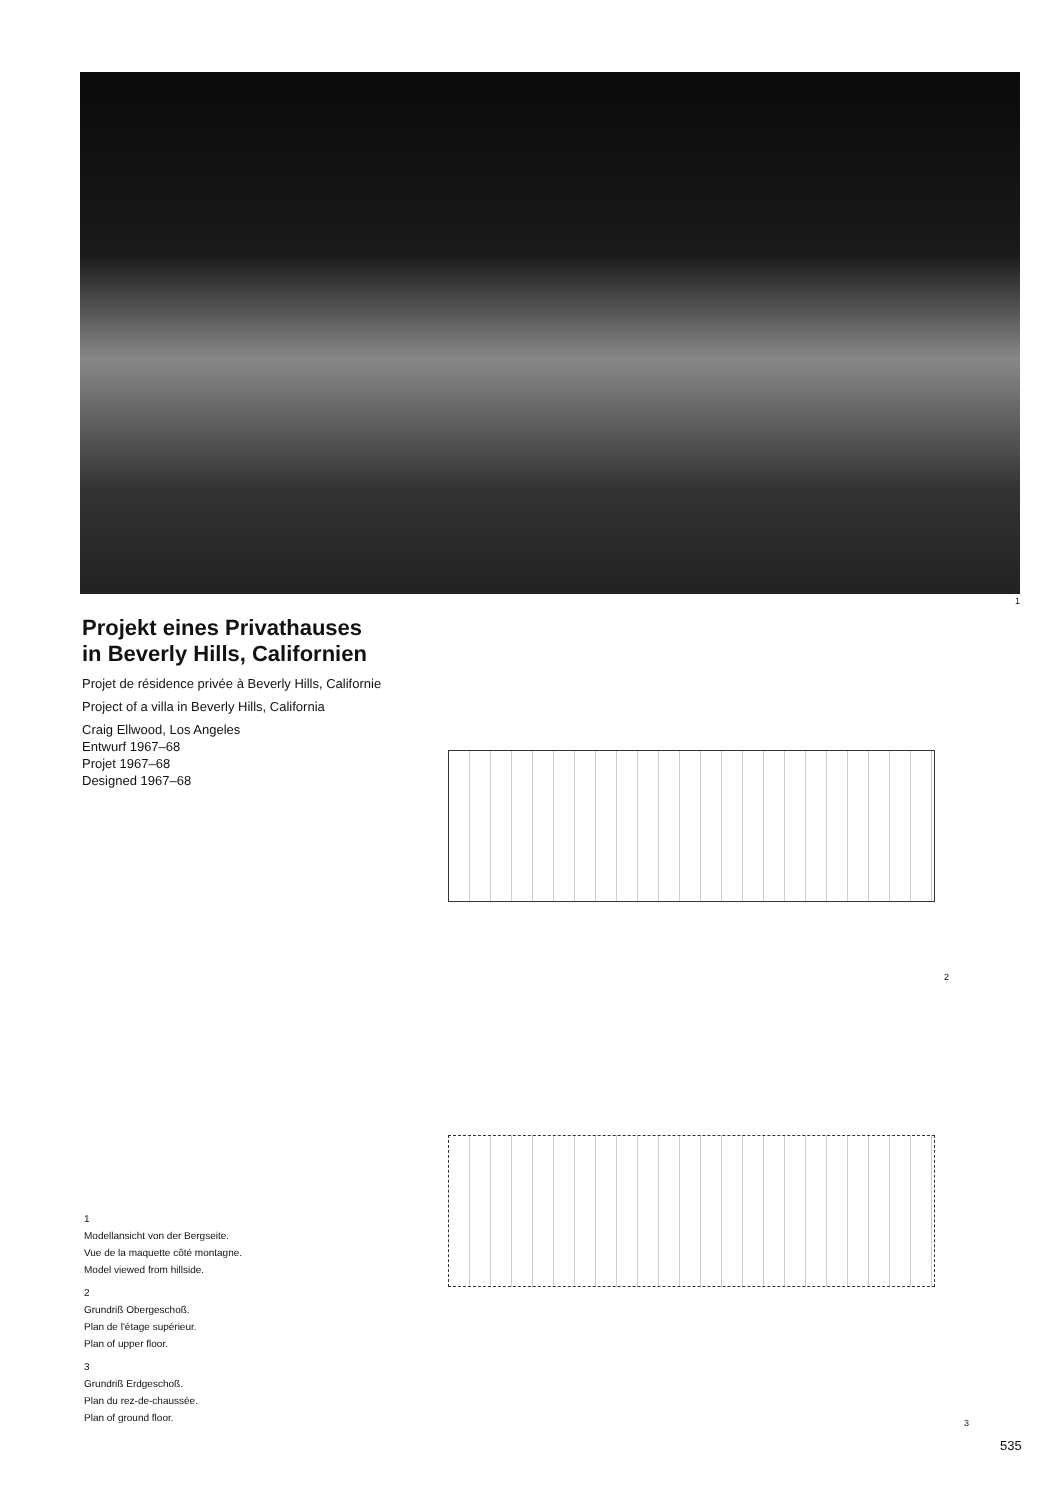1
Projekt eines Privathauses in Beverly Hills, Californien
Projet de résidence privée à Beverly Hills, Californie
Project of a villa in Beverly Hills, California
Craig Ellwood, Los Angeles
Entwurf 1967–68
Projet 1967–68
Designed 1967–68
2
3
1
Modellansicht von der Bergseite.
Vue de la maquette côté montagne.
Model viewed from hillside.
2
Grundriß Obergeschoß.
Plan de l'étage supérieur.
Plan of upper floor.
3
Grundriß Erdgeschoß.
Plan du rez-de-chaussée.
Plan of ground floor.
535